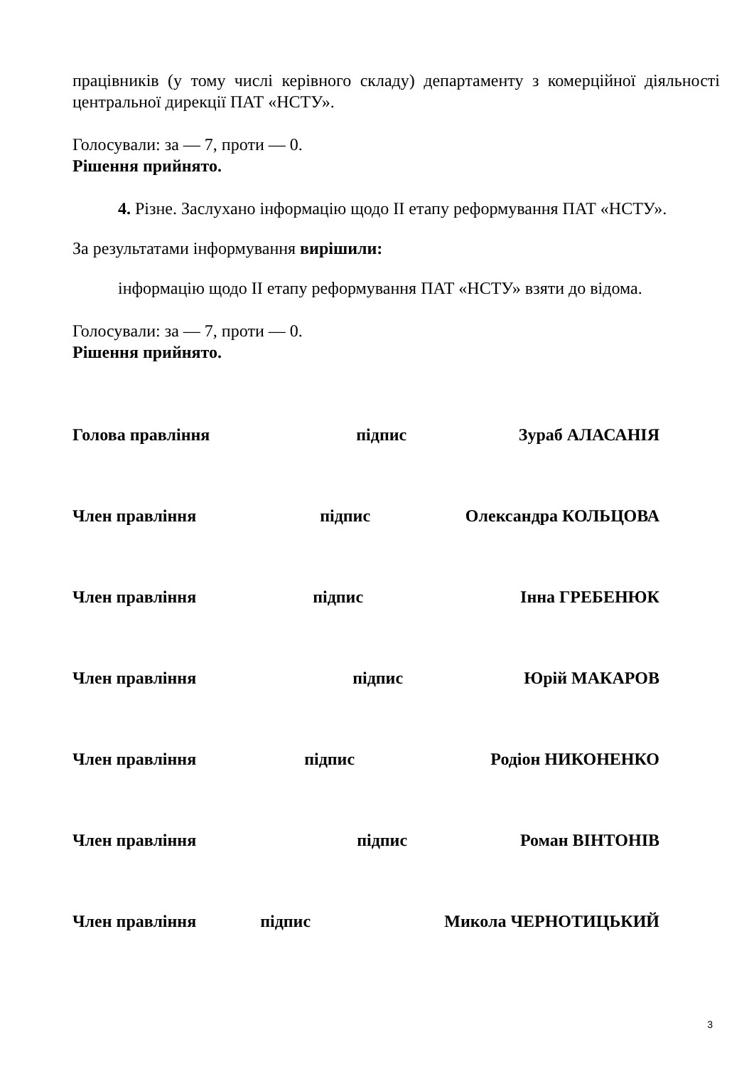працівників (у тому числі керівного складу) департаменту з комерційної діяльності центральної дирекції ПАТ «НСТУ».
Голосували: за — 7, проти — 0.
Рішення прийнято.
4. Різне. Заслухано інформацію щодо ІІ етапу реформування ПАТ «НСТУ».
За результатами інформування вирішили:
інформацію щодо ІІ етапу реформування ПАТ «НСТУ» взяти до відома.
Голосували: за — 7, проти — 0.
Рішення прийнято.
Голова правління підпис Зураб АЛАСАНІЯ
Член правління підпис Олександра КОЛЬЦОВА
Член правління підпис Інна ГРЕБЕНЮК
Член правління підпис Юрій МАКАРОВ
Член правління підпис Родіон НИКОНЕНКО
Член правління підпис Роман ВІНТОНІВ
Член правління підпис Микола ЧЕРНОТИЦЬКИЙ
3